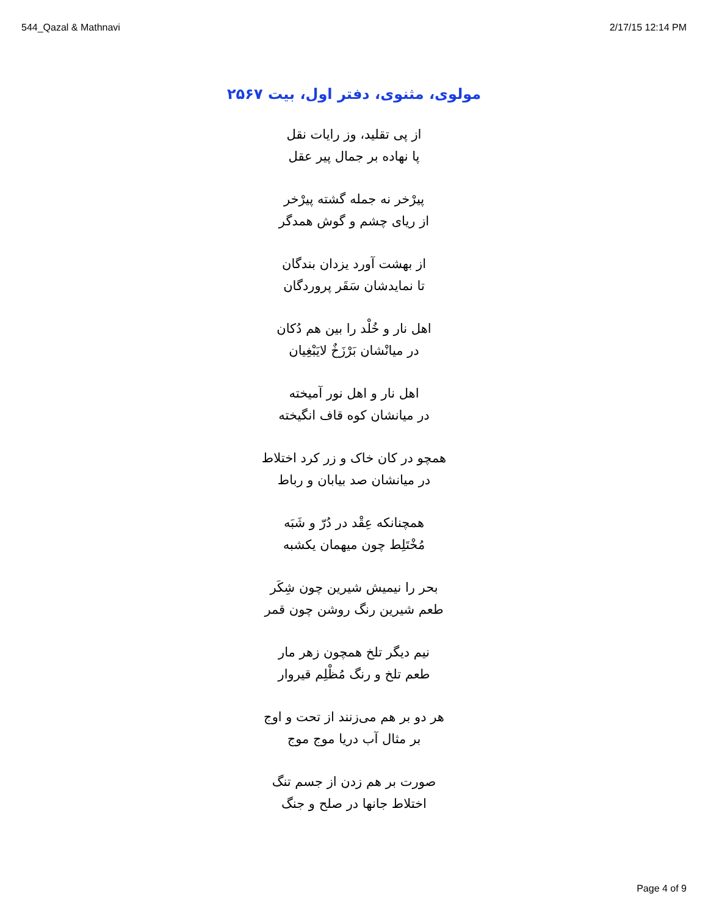544_Qazal & Mathnavi 2/17/15 12:14 PM
مولوی، مثنوی، دفتر اول، بیت ۲۵۶۷
از پی تقلید، وز رایات نقل
پا نهاده بر جمال پیر عقل
پیرْخر نه جمله گشته پیرْخر
از ریای چشم و گوش همدگر
از بهشت آورد یزدان بندگان
تا نمایدشان سَقَر پروردگان
اهل نار و خُلْد را بین هم دُکان
در میانْشان بَرْزَخٌ لایَبْغِیان
اهل نار و اهل نور آمیخته
در میانشان کوه قاف انگیخته
همچو در کان خاک و زر کرد اختلاط
در میانشان صد بیابان و رباط
همچنانکه عِقْد در دُرّ و شَبَه
مُخْتَلِط چون میهمان یکشبه
بحر را نیمیش شیرین چون شِکَر
طعم شیرین رنگ روشن چون قمر
نیم دیگر تلخ همچون زهر مار
طعم تلخ و رنگ مُظْلِم قیروار
هر دو بر هم می‌زنند از تحت و اوج
بر مثال آب دریا موج موج
صورت بر هم زدن از جسم تنگ
اختلاط جانها در صلح و جنگ
Page 4 of 9